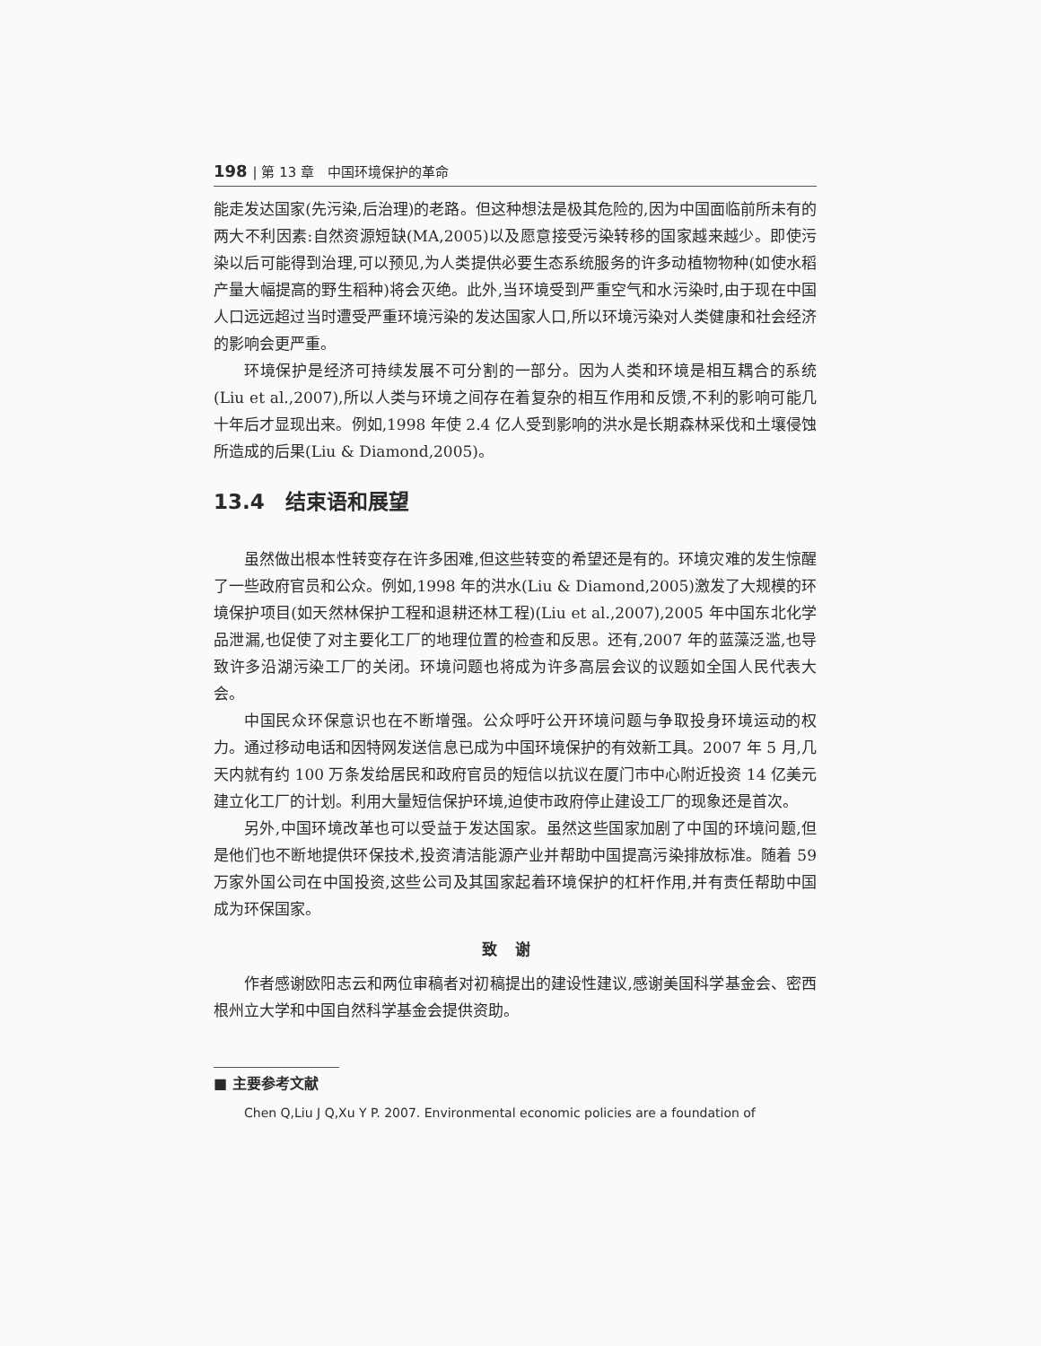198 | 第 13 章　中国环境保护的革命
能走发达国家(先污染,后治理)的老路。但这种想法是极其危险的,因为中国面临前所未有的两大不利因素:自然资源短缺(MA,2005)以及愿意接受污染转移的国家越来越少。即使污染以后可能得到治理,可以预见,为人类提供必要生态系统服务的许多动植物物种(如使水稻产量大幅提高的野生稻种)将会灭绝。此外,当环境受到严重空气和水污染时,由于现在中国人口远远超过当时遭受严重环境污染的发达国家人口,所以环境污染对人类健康和社会经济的影响会更严重。
环境保护是经济可持续发展不可分割的一部分。因为人类和环境是相互耦合的系统(Liu et al.,2007),所以人类与环境之间存在着复杂的相互作用和反馈,不利的影响可能几十年后才显现出来。例如,1998 年使 2.4 亿人受到影响的洪水是长期森林采伐和土壤侵蚀所造成的后果(Liu & Diamond,2005)。
13.4　结束语和展望
虽然做出根本性转变存在许多困难,但这些转变的希望还是有的。环境灾难的发生惊醒了一些政府官员和公众。例如,1998 年的洪水(Liu & Diamond,2005)激发了大规模的环境保护项目(如天然林保护工程和退耕还林工程)(Liu et al.,2007),2005 年中国东北化学品泄漏,也促使了对主要化工厂的地理位置的检查和反思。还有,2007 年的蓝藻泛滥,也导致许多沿湖污染工厂的关闭。环境问题也将成为许多高层会议的议题如全国人民代表大会。
中国民众环保意识也在不断增强。公众呼吁公开环境问题与争取投身环境运动的权力。通过移动电话和因特网发送信息已成为中国环境保护的有效新工具。2007 年 5 月,几天内就有约 100 万条发给居民和政府官员的短信以抗议在厦门市中心附近投资 14 亿美元建立化工厂的计划。利用大量短信保护环境,迫使市政府停止建设工厂的现象还是首次。
另外,中国环境改革也可以受益于发达国家。虽然这些国家加剧了中国的环境问题,但是他们也不断地提供环保技术,投资清洁能源产业并帮助中国提高污染排放标准。随着 59 万家外国公司在中国投资,这些公司及其国家起着环境保护的杠杆作用,并有责任帮助中国成为环保国家。
致谢
作者感谢欧阳志云和两位审稿者对初稿提出的建设性建议,感谢美国科学基金会、密西根州立大学和中国自然科学基金会提供资助。
■ 主要参考文献
Chen Q,Liu J Q,Xu Y P. 2007. Environmental economic policies are a foundation of